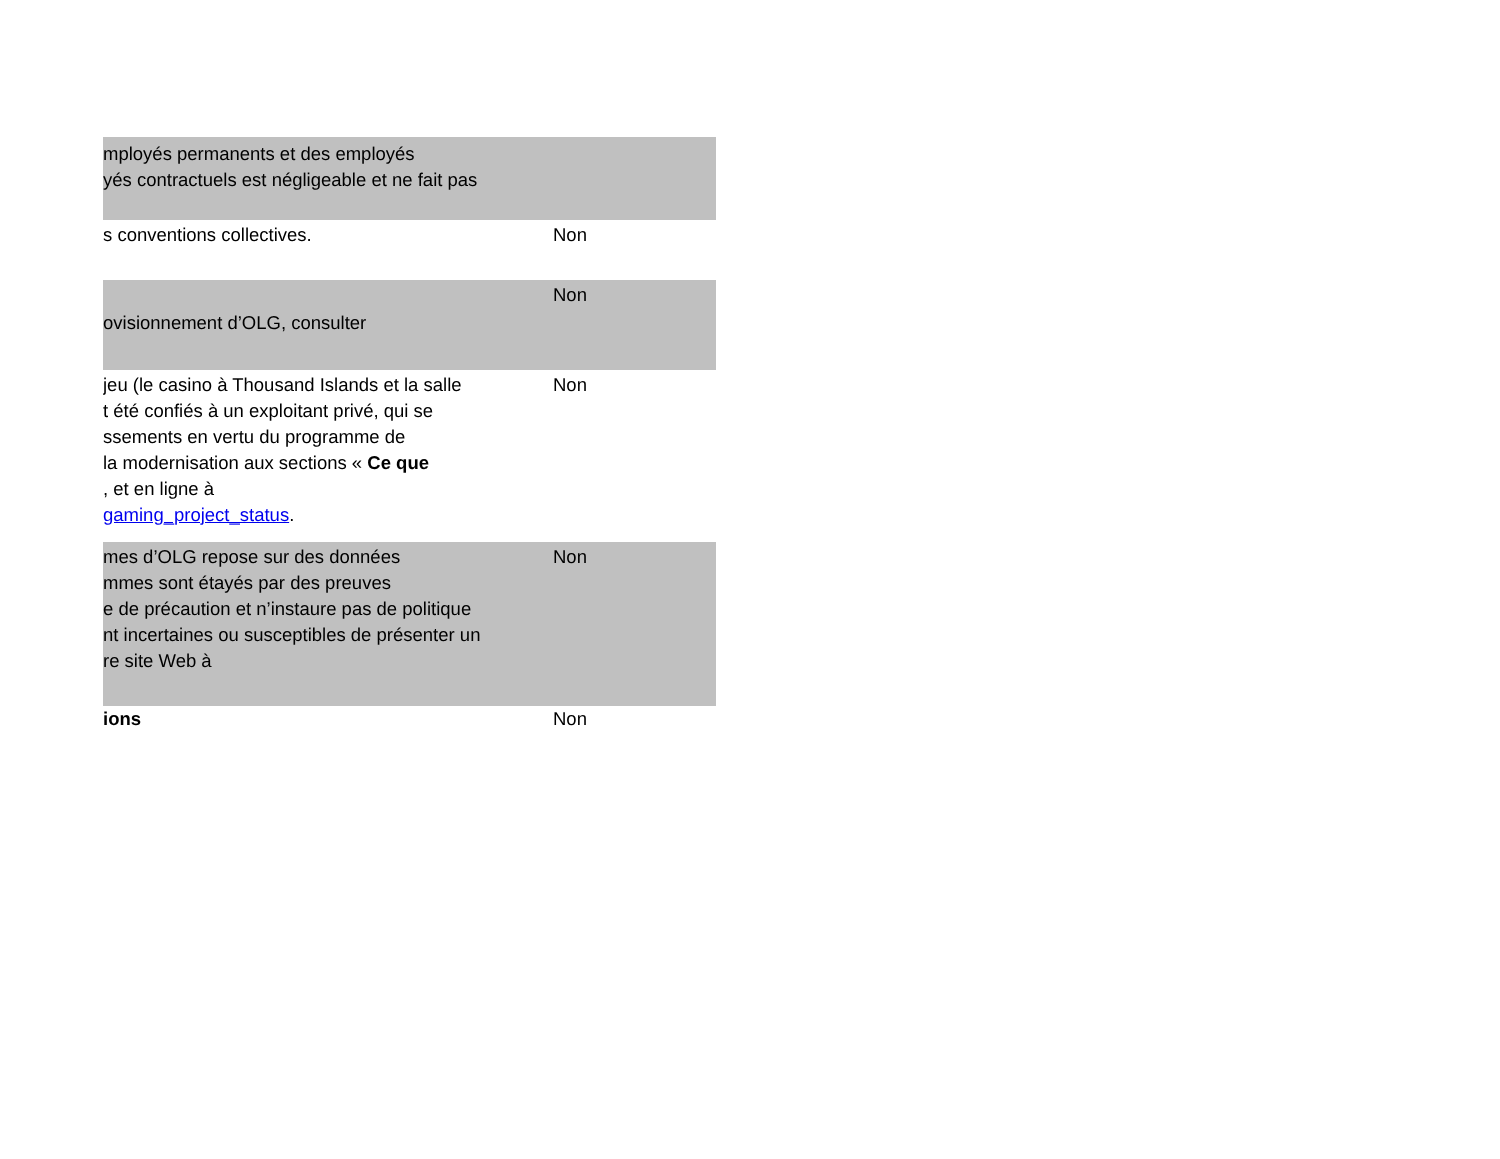| mployés permanents et des employés yés contractuels est négligeable et ne fait pas | |
| s conventions collectives. | Non |
| ovisionnement d’OLG, consulter | Non |
| jeu (le casino à Thousand Islands et la salle t été confiés à un exploitant privé, qui se ssements en vertu du programme de la modernisation aux sections « Ce que , et en ligne à gaming_project_status . | Non |
| mes d’OLG repose sur des données mmes sont étayés par des preuves e de précaution et n’instaure pas de politique nt incertaines ou susceptibles de présenter un re site Web à | Non |
| ions | Non |